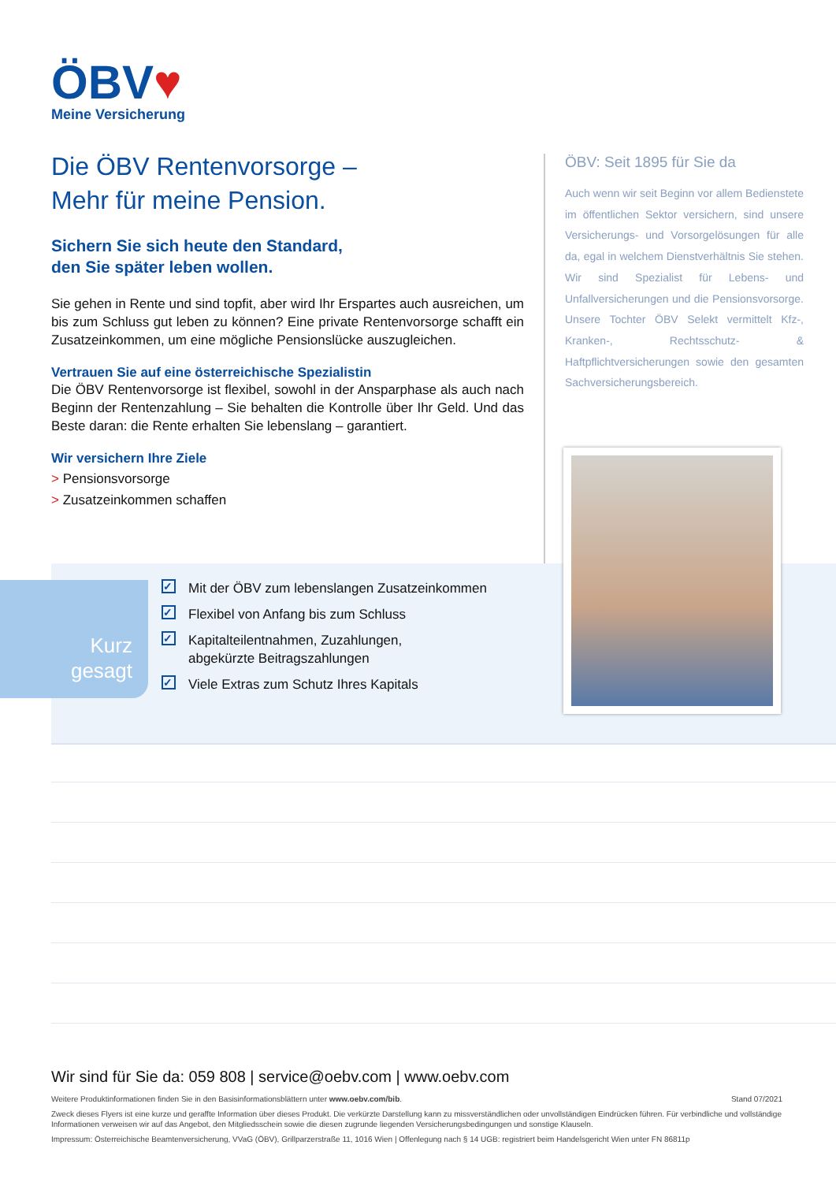ÖBV♥
Meine Versicherung
Die ÖBV Rentenvorsorge –
Mehr für meine Pension.
Sichern Sie sich heute den Standard,
den Sie später leben wollen.
Sie gehen in Rente und sind topfit, aber wird Ihr Erspartes auch ausreichen, um bis zum Schluss gut leben zu können? Eine private Rentenvorsorge schafft ein Zusatzeinkommen, um eine mögliche Pensionslücke auszugleichen.
Vertrauen Sie auf eine österreichische Spezialistin
Die ÖBV Rentenvorsorge ist flexibel, sowohl in der Ansparphase als auch nach Beginn der Rentenzahlung – Sie behalten die Kontrolle über Ihr Geld. Und das Beste daran: die Rente erhalten Sie lebenslang – garantiert.
Wir versichern Ihre Ziele
> Pensionsvorsorge
> Zusatzeinkommen schaffen
ÖBV: Seit 1895 für Sie da
Auch wenn wir seit Beginn vor allem Bedienstete im öffentlichen Sektor versichern, sind unsere Versicherungs- und Vorsorgelösungen für alle da, egal in welchem Dienstverhältnis Sie stehen. Wir sind Spezialist für Lebens- und Unfallversicherungen und die Pensionsvorsorge. Unsere Tochter ÖBV Selekt vermittelt Kfz-, Kranken-, Rechtsschutz- & Haftpflichtversicherungen sowie den gesamten Sachversicherungsbereich.
Kurz
gesagt
✓ Mit der ÖBV zum lebenslangen Zusatzeinkommen
✓ Flexibel von Anfang bis zum Schluss
✓ Kapitalteilentnahmen, Zuzahlungen,
abgekürzte Beitragszahlungen
✓ Viele Extras zum Schutz Ihres Kapitals
Wir sind für Sie da: 059 808 | service@oebv.com | www.oebv.com
Weitere Produktinformationen finden Sie in den Basisinformationsblättern unter www.oebv.com/bib. Stand 07/2021
Zweck dieses Flyers ist eine kurze und geraffte Information über dieses Produkt. Die verkürzte Darstellung kann zu missverständlichen oder unvollständigen Eindrücken führen. Für verbindliche und vollständige Informationen verweisen wir auf das Angebot, den Mitgliedsschein sowie die diesen zugrunde liegenden Versicherungsbedingungen und sonstige Klauseln.
Impressum: Österreichische Beamtenversicherung, VVaG (ÖBV), Grillparzerstraße 11, 1016 Wien | Offenlegung nach § 14 UGB: registriert beim Handelsgericht Wien unter FN 86811p